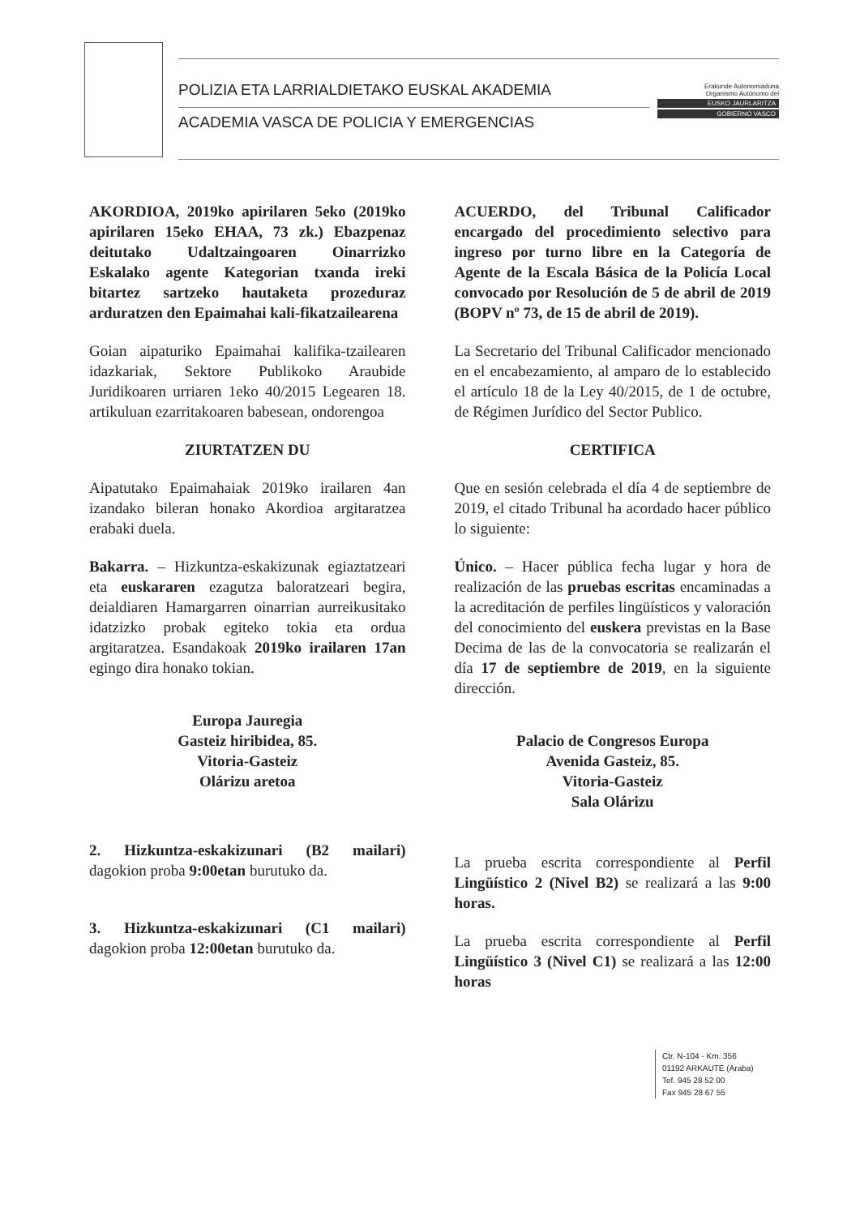POLIZIA ETA LARRIALDIETAKO EUSKAL AKADEMIA
ACADEMIA VASCA DE POLICIA Y EMERGENCIAS
Erakunde Autonomiaduna
Organismo Autónomo del
EUSKO JAURLARITZA
GOBIERNO VASCO
AKORDIOA, 2019ko apirilaren 5eko (2019ko apirilaren 15eko EHAA, 73 zk.) Ebazpenaz deitutako Udaltzaingoaren Oinarrizko Eskalako agente Kategorian txanda ireki bitartez sartzeko hautaketa prozeduraz arduratzen den Epaimahai kali-fikatzailearena
Goian aipaturiko Epaimahai kalifika-tzailearen idazkariak, Sektore Publikoko Araubide Juridikoaren urriaren 1eko 40/2015 Legearen 18. artikuluan ezarritakoaren babesean, ondorengoa
ZIURTATZEN DU
Aipatutako Epaimahaiak 2019ko irailaren 4an izandako bileran honako Akordioa argitaratzea erabaki duela.
Bakarra. – Hizkuntza-eskakizunak egiaztatzeari eta euskararen ezagutza baloratzeari begira, deialdiaren Hamargarren oinarrian aurreikusitako idatzizko probak egiteko tokia eta ordua argitaratzea. Esandakoak 2019ko irailaren 17an egingo dira honako tokian.
Europa Jauregia
Gasteiz hiribidea, 85.
Vitoria-Gasteiz
Olárizu aretoa
2. Hizkuntza-eskakizunari (B2 mailari) dagokion proba 9:00etan burutuko da.
3. Hizkuntza-eskakizunari (C1 mailari) dagokion proba 12:00etan burutuko da.
ACUERDO, del Tribunal Calificador encargado del procedimiento selectivo para ingreso por turno libre en la Categoría de Agente de la Escala Básica de la Policía Local convocado por Resolución de 5 de abril de 2019 (BOPV nº 73, de 15 de abril de 2019).
La Secretario del Tribunal Calificador mencionado en el encabezamiento, al amparo de lo establecido el artículo 18 de la Ley 40/2015, de 1 de octubre, de Régimen Jurídico del Sector Publico.
CERTIFICA
Que en sesión celebrada el día 4 de septiembre de 2019, el citado Tribunal ha acordado hacer público lo siguiente:
Único. – Hacer pública fecha lugar y hora de realización de las pruebas escritas encaminadas a la acreditación de perfiles lingüísticos y valoración del conocimiento del euskera previstas en la Base Decima de las de la convocatoria se realizarán el día 17 de septiembre de 2019, en la siguiente dirección.
Palacio de Congresos Europa
Avenida Gasteiz, 85.
Vitoria-Gasteiz
Sala Olárizu
La prueba escrita correspondiente al Perfil Lingüístico 2 (Nivel B2) se realizará a las 9:00 horas.
La prueba escrita correspondiente al Perfil Lingüístico 3 (Nivel C1) se realizará a las 12:00 horas
Ctr. N-104 - Km. 356
01192 ARKAUTE (Araba)
Tef. 945 28 52 00
Fax 945 28 67 55